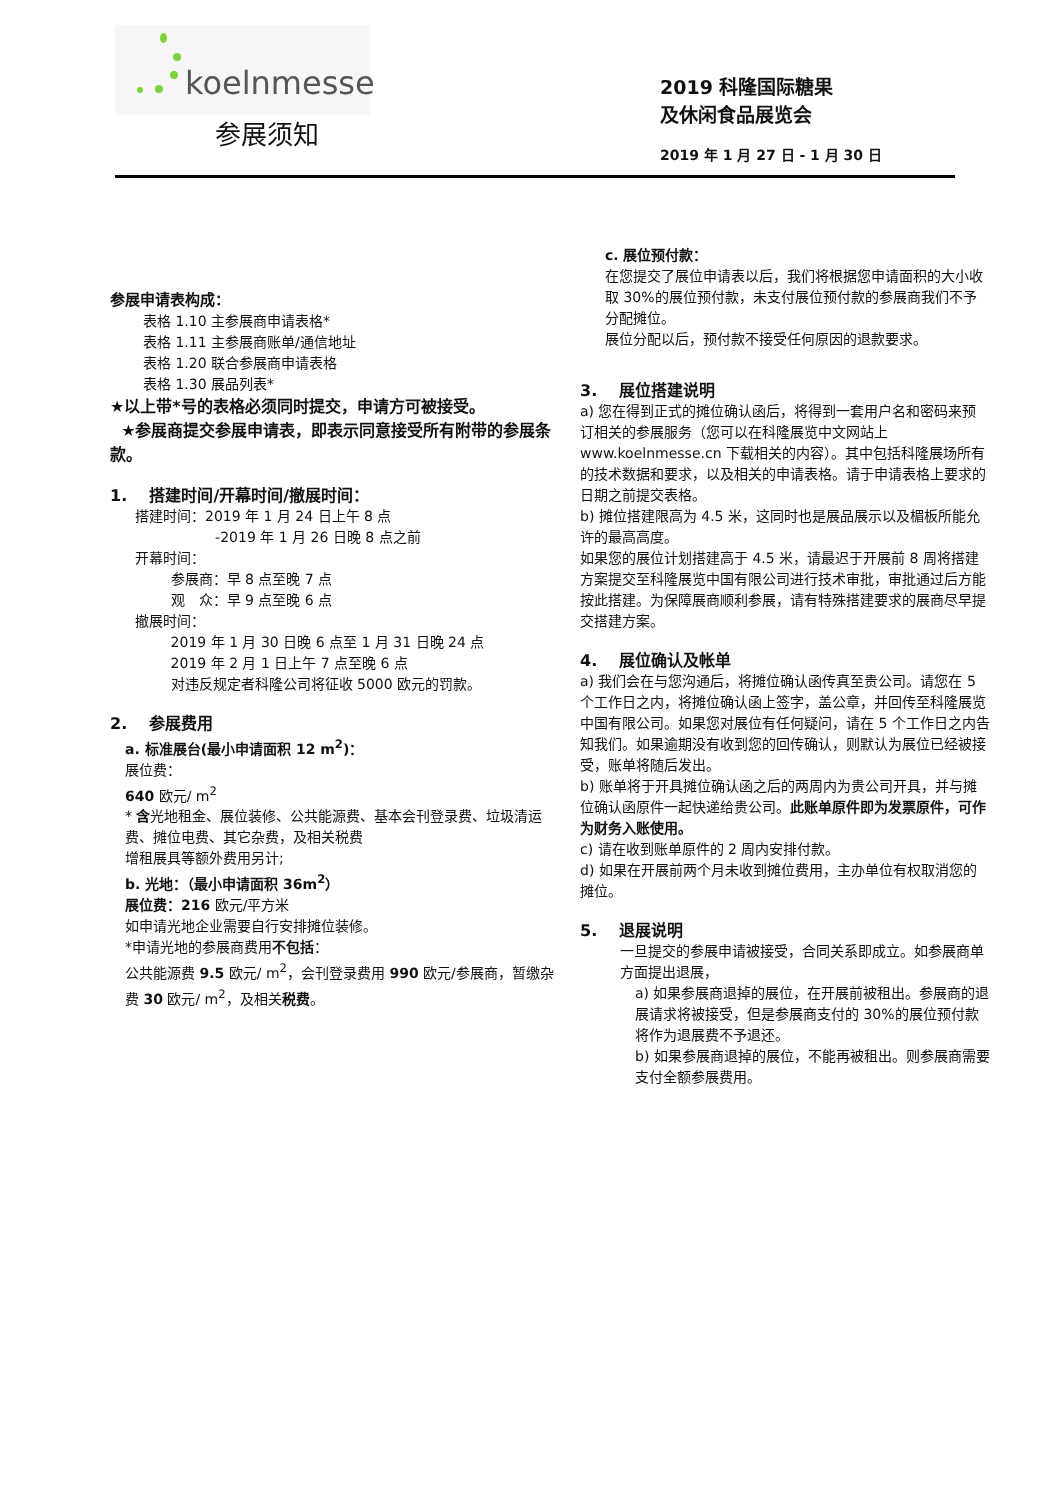koelnmesse
参展须知
2019 科隆国际糖果
及休闲食品展览会
2019 年 1 月 27 日 - 1 月 30 日
参展申请表构成：
表格 1.10 主参展商申请表格*
表格 1.11 主参展商账单/通信地址
表格 1.20 联合参展商申请表格
表格 1.30 展品列表*
★以上带*号的表格必须同时提交，申请方可被接受。
★参展商提交参展申请表，即表示同意接受所有附带的参展条款。
1. 搭建时间/开幕时间/撤展时间：
搭建时间：2019 年 1 月 24 日上午 8 点
-2019 年 1 月 26 日晚 8 点之前
开幕时间：
参展商：早 8 点至晚 7 点
观　众：早 9 点至晚 6 点
撤展时间：
2019 年 1 月 30 日晚 6 点至 1 月 31 日晚 24 点
2019 年 2 月 1 日上午 7 点至晚 6 点
对违反规定者科隆公司将征收 5000 欧元的罚款。
2. 参展费用
a. 标准展台(最小申请面积 12 m<sup>2</sup>)：
展位费：
640 欧元/ m<sup>2</sup>
* 含光地租金、展位装修、公共能源费、基本会刊登录费、垃圾清运费、摊位电费、其它杂费，及相关税费
增租展具等额外费用另计;
b. 光地：（最小申请面积 36m<sup>2</sup>）
展位费：216 欧元/平方米
如申请光地企业需要自行安排摊位装修。
*申请光地的参展商费用不包括：
公共能源费 9.5 欧元/ m<sup>2</sup>，会刊登录费用 990 欧元/参展商，暂缴杂费 30 欧元/ m<sup>2</sup>，及相关税费。
c. 展位预付款：
在您提交了展位申请表以后，我们将根据您申请面积的大小收取 30%的展位预付款，未支付展位预付款的参展商我们不予分配摊位。
展位分配以后，预付款不接受任何原因的退款要求。
3. 展位搭建说明
a) 您在得到正式的摊位确认函后，将得到一套用户名和密码来预订相关的参展服务（您可以在科隆展览中文网站上 www.koelnmesse.cn 下载相关的内容）。其中包括科隆展场所有的技术数据和要求，以及相关的申请表格。请于申请表格上要求的日期之前提交表格。
b) 摊位搭建限高为 4.5 米，这同时也是展品展示以及楣板所能允许的最高高度。
如果您的展位计划搭建高于 4.5 米，请最迟于开展前 8 周将搭建方案提交至科隆展览中国有限公司进行技术审批，审批通过后方能按此搭建。为保障展商顺利参展，请有特殊搭建要求的展商尽早提交搭建方案。
4. 展位确认及帐单
a) 我们会在与您沟通后，将摊位确认函传真至贵公司。请您在 5 个工作日之内，将摊位确认函上签字，盖公章，并回传至科隆展览中国有限公司。如果您对展位有任何疑问，请在 5 个工作日之内告知我们。如果逾期没有收到您的回传确认，则默认为展位已经被接受，账单将随后发出。
b) 账单将于开具摊位确认函之后的两周内为贵公司开具，并与摊位确认函原件一起快递给贵公司。此账单原件即为发票原件，可作为财务入账使用。
c) 请在收到账单原件的 2 周内安排付款。
d) 如果在开展前两个月未收到摊位费用，主办单位有权取消您的摊位。
5. 退展说明
一旦提交的参展申请被接受，合同关系即成立。如参展商单方面提出退展，
a) 如果参展商退掉的展位，在开展前被租出。参展商的退展请求将被接受，但是参展商支付的 30%的展位预付款将作为退展费不予退还。
b) 如果参展商退掉的展位，不能再被租出。则参展商需要支付全额参展费用。